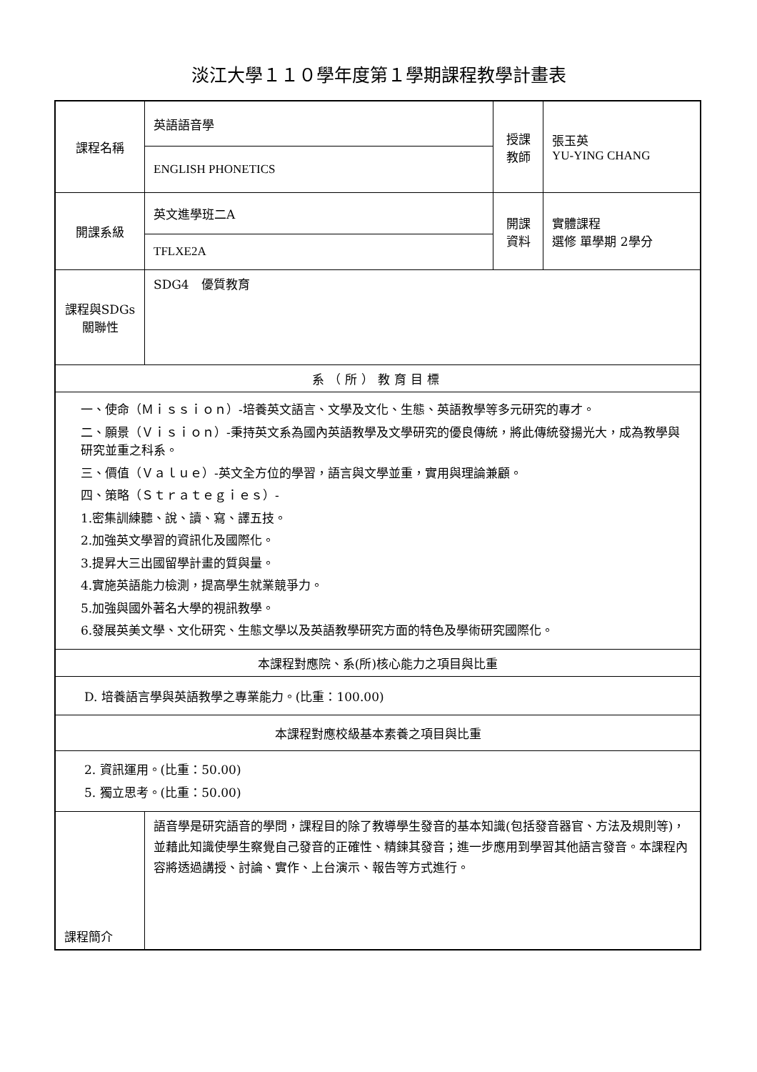淡江大學１１０學年度第１學期課程教學計畫表
| 課程名稱 | 英語語音學 | 授課 教師 | 張玉英 YU-YING CHANG |
| | ENGLISH PHONETICS | | |
| 開課系級 | 英文進學班二A | 開課 資料 | 實體課程 選修 單學期 2學分 |
| | TFLXE2A | | |
| 課程與SDGs 關聯性 | SDG4 優質教育 | | |
| 系（所）教育目標 | | | |
| 一、使命（Ｍｉｓｓｉｏｎ）-培養英文語言、文學及文化、生態、英語教學等多元研究的專才。 二、願景（Ｖｉｓｉｏｎ）-秉持英文系為國內英語教學及文學研究的優良傳統，將此傳統發揚光大，成為教學與研究並重之科系。 三、價值（Ｖａｌｕｅ）-英文全方位的學習，語言與文學並重，實用與理論兼顧。 四、策略（Ｓｔｒａｔｅｇｉｅｓ）- 1.密集訓練聽、說、讀、寫、譯五技。 2.加強英文學習的資訊化及國際化。 3.提昇大三出國留學計畫的質與量。 4.實施英語能力檢測，提高學生就業競爭力。 5.加強與國外著名大學的視訊教學。 6.發展英美文學、文化研究、生態文學以及英語教學研究方面的特色及學術研究國際化。 | | | |
| 本課程對應院、系(所)核心能力之項目與比重 | | | |
| D. 培養語言學與英語教學之專業能力。(比重：100.00) | | | |
| 本課程對應校級基本素養之項目與比重 | | | |
| 2. 資訊運用。(比重：50.00) 5. 獨立思考。(比重：50.00) | | | |
| 課程簡介 | 語音學是研究語音的學問，課程目的除了教導學生發音的基本知識(包括發音器官、方法及規則等)，並藉此知識使學生察覺自己發音的正確性、精鍊其發音；進一步應用到學習其他語言發音。本課程內容將透過講授、討論、實作、上台演示、報告等方式進行。 | | |